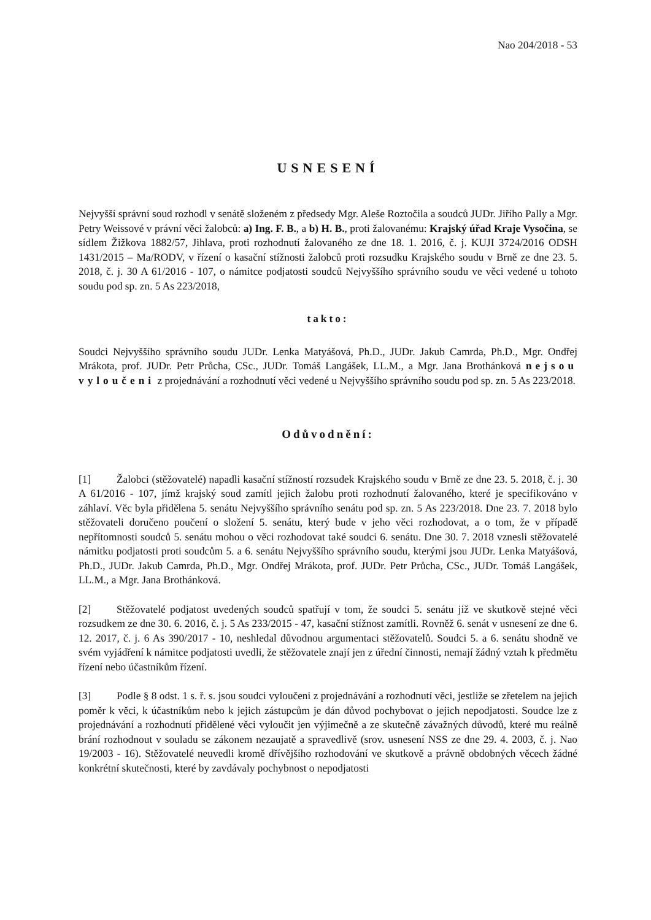Nao 204/2018 - 53
USNESENÍ
Nejvyšší správní soud rozhodl v senátě složeném z předsedy Mgr. Aleše Roztočila a soudců JUDr. Jiřího Pally a Mgr. Petry Weissové v právní věci žalobců: a) Ing. F. B., a b) H. B., proti žalovanému: Krajský úřad Kraje Vysočina, se sídlem Žižkova 1882/57, Jihlava, proti rozhodnutí žalovaného ze dne 18. 1. 2016, č. j. KUJI 3724/2016 ODSH 1431/2015 – Ma/RODV, v řízení o kasační stížnosti žalobců proti rozsudku Krajského soudu v Brně ze dne 23. 5. 2018, č. j. 30 A 61/2016 - 107, o námitce podjatosti soudců Nejvyššího správního soudu ve věci vedené u tohoto soudu pod sp. zn. 5 As 223/2018,
takto:
Soudci Nejvyššího správního soudu JUDr. Lenka Matyášová, Ph.D., JUDr. Jakub Camrda, Ph.D., Mgr. Ondřej Mrákota, prof. JUDr. Petr Průcha, CSc., JUDr. Tomáš Langášek, LL.M., a Mgr. Jana Brothánková nejsou vyloučeni z projednávání a rozhodnutí věci vedené u Nejvyššího správního soudu pod sp. zn. 5 As 223/2018.
Odůvodnění:
[1] Žalobci (stěžovatelé) napadli kasační stížností rozsudek Krajského soudu v Brně ze dne 23. 5. 2018, č. j. 30 A 61/2016 - 107, jímž krajský soud zamítl jejich žalobu proti rozhodnutí žalovaného, které je specifikováno v záhlaví. Věc byla přidělena 5. senátu Nejvyššího správního senátu pod sp. zn. 5 As 223/2018. Dne 23. 7. 2018 bylo stěžovateli doručeno poučení o složení 5. senátu, který bude v jeho věci rozhodovat, a o tom, že v případě nepřítomnosti soudců 5. senátu mohou o věci rozhodovat také soudci 6. senátu. Dne 30. 7. 2018 vznesli stěžovatelé námitku podjatosti proti soudcům 5. a 6. senátu Nejvyššího správního soudu, kterými jsou JUDr. Lenka Matyášová, Ph.D., JUDr. Jakub Camrda, Ph.D., Mgr. Ondřej Mrákota, prof. JUDr. Petr Průcha, CSc., JUDr. Tomáš Langášek, LL.M., a Mgr. Jana Brothánková.
[2] Stěžovatelé podjatost uvedených soudců spatřují v tom, že soudci 5. senátu již ve skutkově stejné věci rozsudkem ze dne 30. 6. 2016, č. j. 5 As 233/2015 - 47, kasační stížnost zamítli. Rovněž 6. senát v usnesení ze dne 6. 12. 2017, č. j. 6 As 390/2017 - 10, neshledal důvodnou argumentaci stěžovatelů. Soudci 5. a 6. senátu shodně ve svém vyjádření k námitce podjatosti uvedli, že stěžovatele znají jen z úřední činnosti, nemají žádný vztah k předmětu řízení nebo účastníkům řízení.
[3] Podle § 8 odst. 1 s. ř. s. jsou soudci vyloučeni z projednávání a rozhodnutí věci, jestliže se zřetelem na jejich poměr k věci, k účastníkům nebo k jejich zástupcům je dán důvod pochybovat o jejich nepodjatosti. Soudce lze z projednávání a rozhodnutí přidělené věci vyloučit jen výjimečně a ze skutečně závažných důvodů, které mu reálně brání rozhodnout v souladu se zákonem nezaujatě a spravedlivě (srov. usnesení NSS ze dne 29. 4. 2003, č. j. Nao 19/2003 - 16). Stěžovatelé neuvedli kromě dřívějšího rozhodování ve skutkově a právně obdobných věcech žádné konkrétní skutečnosti, které by zavdávaly pochybnost o nepodjatosti